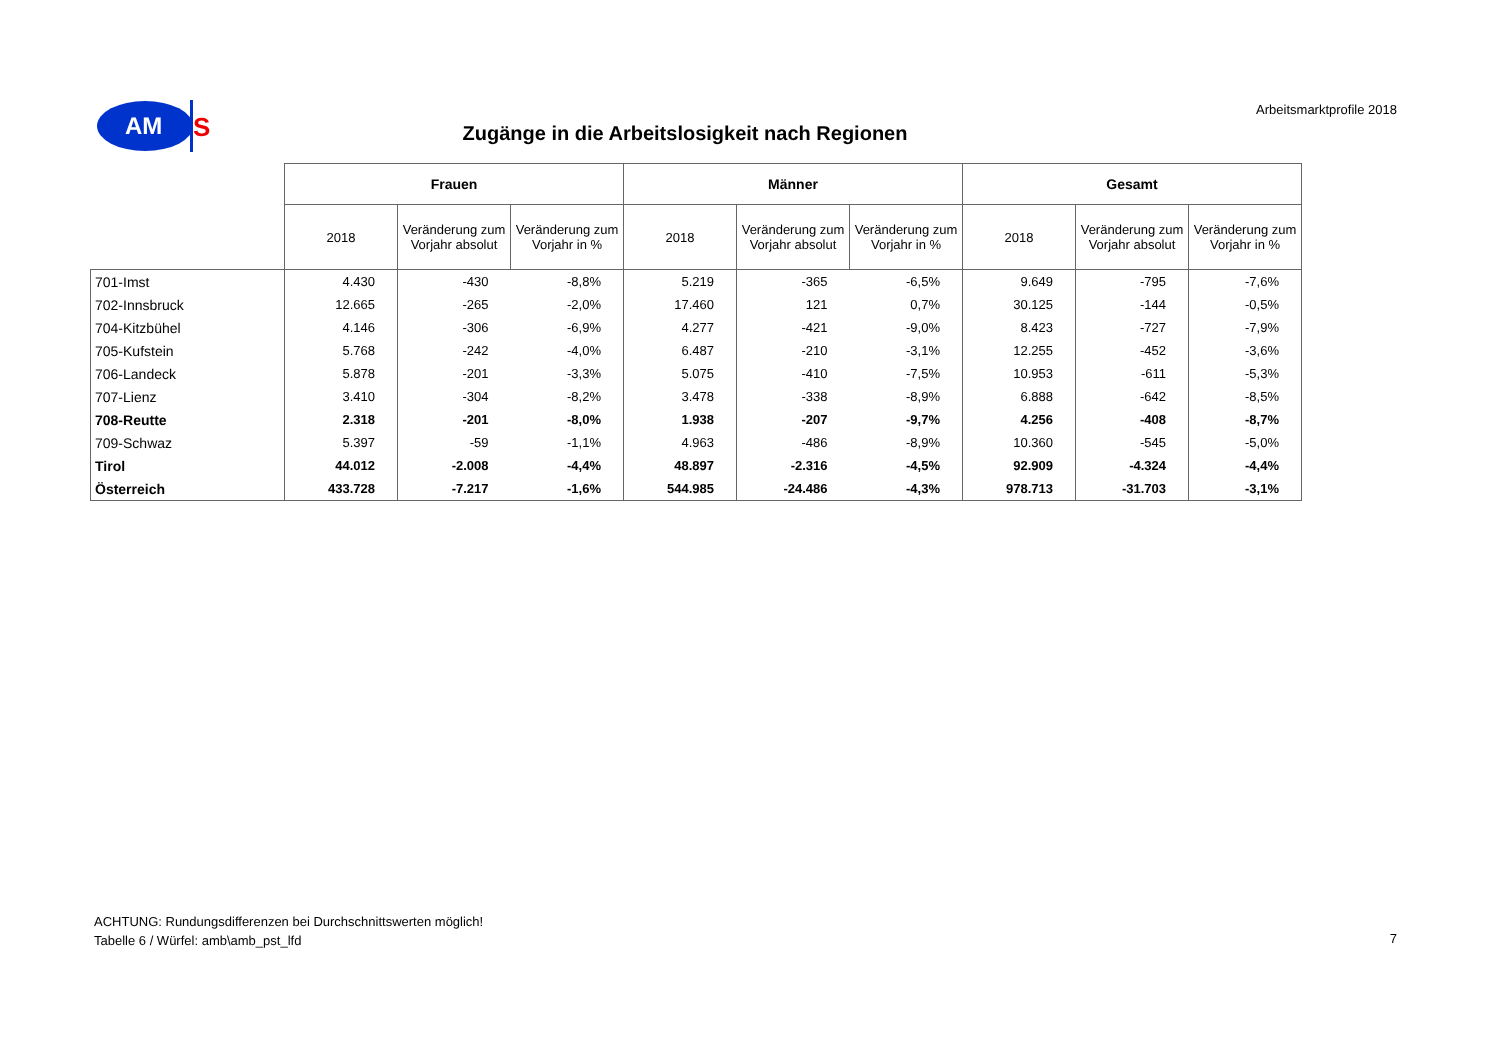AM
S
Arbeitsmarktprofile 2018
Zugänge in die Arbeitslosigkeit nach Regionen
| | Frauen | | | Männer | | | Gesamt | | |
| --- | --- | --- | --- | --- | --- | --- | --- | --- | --- |
| | 2018 | Veränderung zum Vorjahr absolut | Veränderung zum Vorjahr in % | 2018 | Veränderung zum Vorjahr absolut | Veränderung zum Vorjahr in % | 2018 | Veränderung zum Vorjahr absolut | Veränderung zum Vorjahr in % |
| 701-Imst | 4.430 | -430 | -8,8% | 5.219 | -365 | -6,5% | 9.649 | -795 | -7,6% |
| 702-Innsbruck | 12.665 | -265 | -2,0% | 17.460 | 121 | 0,7% | 30.125 | -144 | -0,5% |
| 704-Kitzbühel | 4.146 | -306 | -6,9% | 4.277 | -421 | -9,0% | 8.423 | -727 | -7,9% |
| 705-Kufstein | 5.768 | -242 | -4,0% | 6.487 | -210 | -3,1% | 12.255 | -452 | -3,6% |
| 706-Landeck | 5.878 | -201 | -3,3% | 5.075 | -410 | -7,5% | 10.953 | -611 | -5,3% |
| 707-Lienz | 3.410 | -304 | -8,2% | 3.478 | -338 | -8,9% | 6.888 | -642 | -8,5% |
| 708-Reutte | 2.318 | -201 | -8,0% | 1.938 | -207 | -9,7% | 4.256 | -408 | -8,7% |
| 709-Schwaz | 5.397 | -59 | -1,1% | 4.963 | -486 | -8,9% | 10.360 | -545 | -5,0% |
| Tirol | 44.012 | -2.008 | -4,4% | 48.897 | -2.316 | -4,5% | 92.909 | -4.324 | -4,4% |
| Österreich | 433.728 | -7.217 | -1,6% | 544.985 | -24.486 | -4,3% | 978.713 | -31.703 | -3,1% |
ACHTUNG: Rundungsdifferenzen bei Durchschnittswerten möglich!
Tabelle 6 / Würfel: amb\amb_pst_lfd
7